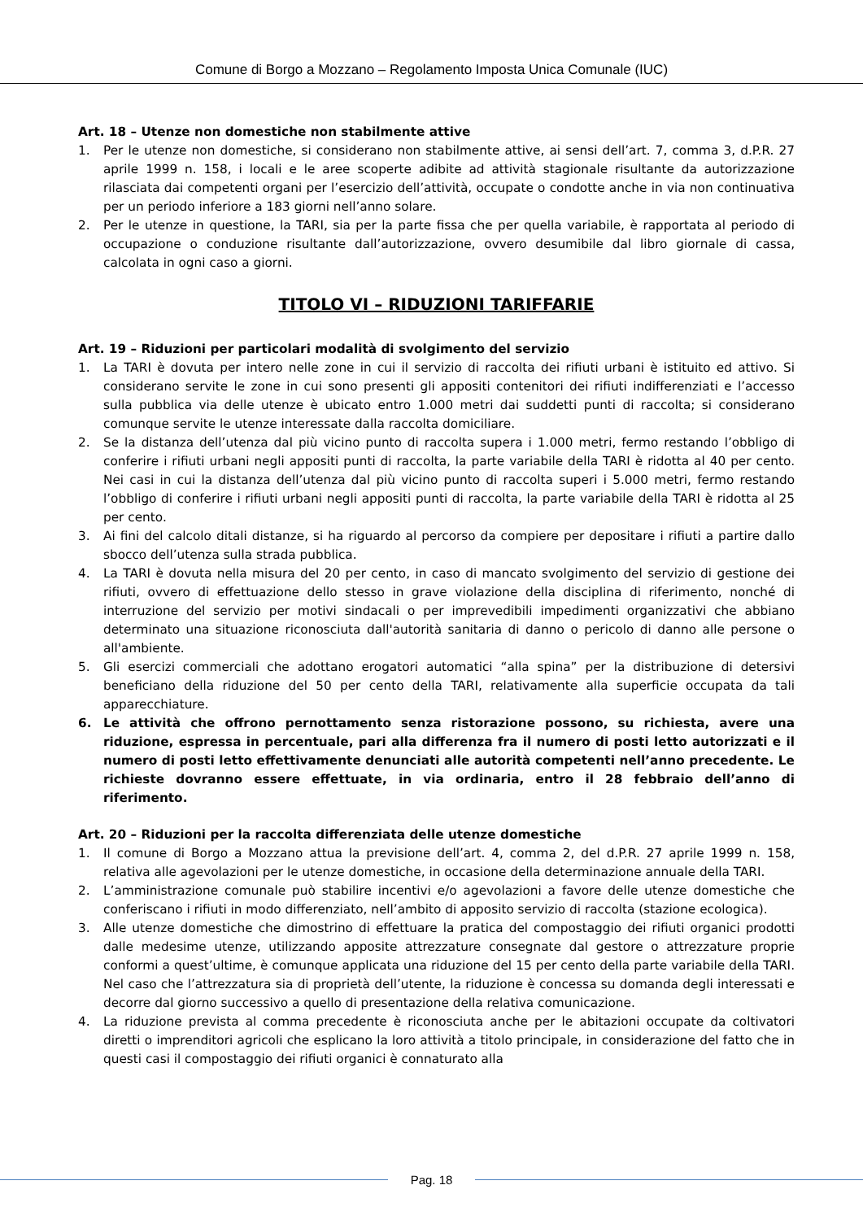Comune di Borgo a Mozzano – Regolamento Imposta Unica Comunale (IUC)
Art. 18 – Utenze non domestiche non stabilmente attive
1. Per le utenze non domestiche, si considerano non stabilmente attive, ai sensi dell’art. 7, comma 3, d.P.R. 27 aprile 1999 n. 158, i locali e le aree scoperte adibite ad attività stagionale risultante da autorizzazione rilasciata dai competenti organi per l’esercizio dell’attività, occupate o condotte anche in via non continuativa per un periodo inferiore a 183 giorni nell’anno solare.
2. Per le utenze in questione, la TARI, sia per la parte fissa che per quella variabile, è rapportata al periodo di occupazione o conduzione risultante dall’autorizzazione, ovvero desumibile dal libro giornale di cassa, calcolata in ogni caso a giorni.
TITOLO VI – RIDUZIONI TARIFFARIE
Art. 19 – Riduzioni per particolari modalità di svolgimento del servizio
1. La TARI è dovuta per intero nelle zone in cui il servizio di raccolta dei rifiuti urbani è istituito ed attivo. Si considerano servite le zone in cui sono presenti gli appositi contenitori dei rifiuti indifferenziati e l’accesso sulla pubblica via delle utenze è ubicato entro 1.000 metri dai suddetti punti di raccolta; si considerano comunque servite le utenze interessate dalla raccolta domiciliare.
2. Se la distanza dell’utenza dal più vicino punto di raccolta supera i 1.000 metri, fermo restando l’obbligo di conferire i rifiuti urbani negli appositi punti di raccolta, la parte variabile della TARI è ridotta al 40 per cento. Nei casi in cui la distanza dell’utenza dal più vicino punto di raccolta superi i 5.000 metri, fermo restando l’obbligo di conferire i rifiuti urbani negli appositi punti di raccolta, la parte variabile della TARI è ridotta al 25 per cento.
3. Ai fini del calcolo ditali distanze, si ha riguardo al percorso da compiere per depositare i rifiuti a partire dallo sbocco dell’utenza sulla strada pubblica.
4. La TARI è dovuta nella misura del 20 per cento, in caso di mancato svolgimento del servizio di gestione dei rifiuti, ovvero di effettuazione dello stesso in grave violazione della disciplina di riferimento, nonché di interruzione del servizio per motivi sindacali o per imprevedibili impedimenti organizzativi che abbiano determinato una situazione riconosciuta dall'autorità sanitaria di danno o pericolo di danno alle persone o all'ambiente.
5. Gli esercizi commerciali che adottano erogatori automatici “alla spina” per la distribuzione di detersivi beneficiano della riduzione del 50 per cento della TARI, relativamente alla superficie occupata da tali apparecchiature.
6. Le attività che offrono pernottamento senza ristorazione possono, su richiesta, avere una riduzione, espressa in percentuale, pari alla differenza fra il numero di posti letto autorizzati e il numero di posti letto effettivamente denunciati alle autorità competenti nell’anno precedente. Le richieste dovranno essere effettuate, in via ordinaria, entro il 28 febbraio dell’anno di riferimento.
Art. 20 – Riduzioni per la raccolta differenziata delle utenze domestiche
1. Il comune di Borgo a Mozzano attua la previsione dell’art. 4, comma 2, del d.P.R. 27 aprile 1999 n. 158, relativa alle agevolazioni per le utenze domestiche, in occasione della determinazione annuale della TARI.
2. L’amministrazione comunale può stabilire incentivi e/o agevolazioni a favore delle utenze domestiche che conferiscano i rifiuti in modo differenziato, nell’ambito di apposito servizio di raccolta (stazione ecologica).
3. Alle utenze domestiche che dimostrino di effettuare la pratica del compostaggio dei rifiuti organici prodotti dalle medesime utenze, utilizzando apposite attrezzature consegnate dal gestore o attrezzature proprie conformi a quest’ultime, è comunque applicata una riduzione del 15 per cento della parte variabile della TARI. Nel caso che l’attrezzatura sia di proprietà dell’utente, la riduzione è concessa su domanda degli interessati e decorre dal giorno successivo a quello di presentazione della relativa comunicazione.
4. La riduzione prevista al comma precedente è riconosciuta anche per le abitazioni occupate da coltivatori diretti o imprenditori agricoli che esplicano la loro attività a titolo principale, in considerazione del fatto che in questi casi il compostaggio dei rifiuti organici è connaturato alla
Pag. 18